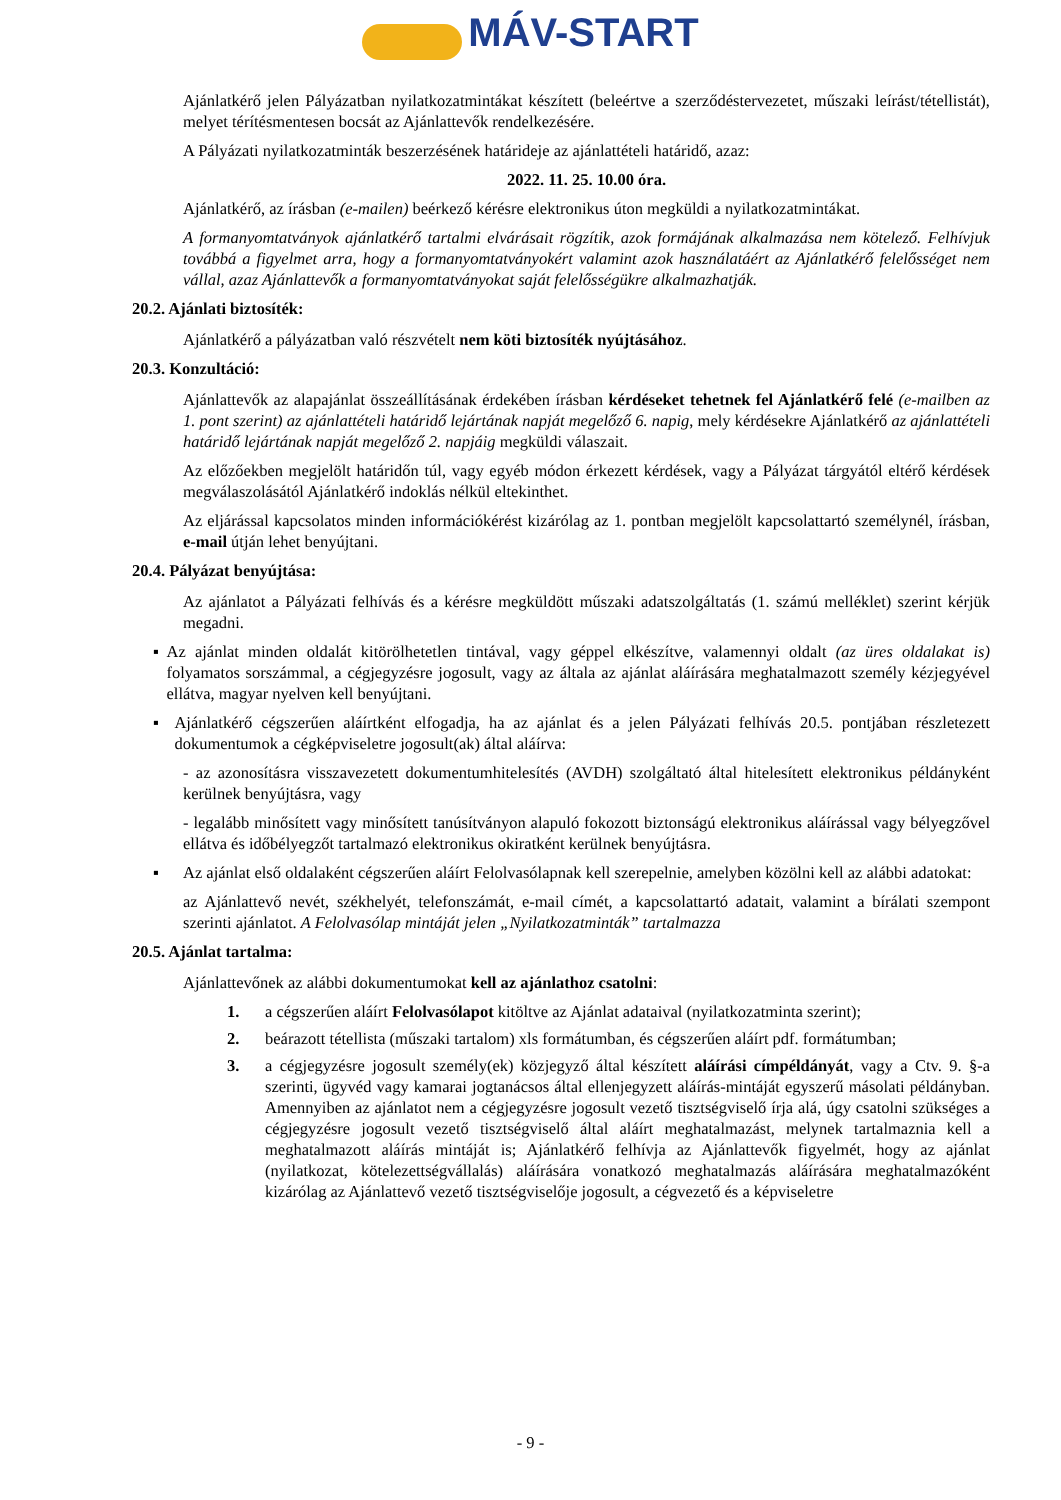MÁV-START
Ajánlatkérő jelen Pályázatban nyilatkozatmintákat készített (beleértve a szerződéstervezetet, műszaki leírást/tétellistát), melyet térítésmentesen bocsát az Ajánlattevők rendelkezésére.
A Pályázati nyilatkozatminták beszerzésének határideje az ajánlattételi határidő, azaz:
2022. 11. 25. 10.00 óra.
Ajánlatkérő, az írásban (e-mailen) beérkező kérésre elektronikus úton megküldi a nyilatkozatmintákat.
A formanyomtatványok ajánlatkérő tartalmi elvárásait rögzítik, azok formájának alkalmazása nem kötelező. Felhívjuk továbbá a figyelmet arra, hogy a formanyomtatványokért valamint azok használatáért az Ajánlatkérő felelősséget nem vállal, azaz Ajánlattevők a formanyomtatványokat saját felelősségükre alkalmazhatják.
20.2. Ajánlati biztosíték:
Ajánlatkérő a pályázatban való részvételt nem köti biztosíték nyújtásához.
20.3. Konzultáció:
Ajánlattevők az alapajánlat összeállításának érdekében írásban kérdéseket tehetnek fel Ajánlatkérő felé (e-mailben az 1. pont szerint) az ajánlattételi határidő lejártának napját megelőző 6. napig, mely kérdésekre Ajánlatkérő az ajánlattételi határidő lejártának napját megelőző 2. napjáig megküldi válaszait.
Az előzőekben megjelölt határidőn túl, vagy egyéb módon érkezett kérdések, vagy a Pályázat tárgyától eltérő kérdések megválaszolásától Ajánlatkérő indoklás nélkül eltekinthet.
Az eljárással kapcsolatos minden információkérést kizárólag az 1. pontban megjelölt kapcsolattartó személynél, írásban, e-mail útján lehet benyújtani.
20.4. Pályázat benyújtása:
Az ajánlatot a Pályázati felhívás és a kérésre megküldött műszaki adatszolgáltatás (1. számú melléklet) szerint kérjük megadni.
▪ Az ajánlat minden oldalát kitörölhetetlen tintával, vagy géppel elkészítve, valamennyi oldalt (az üres oldalakat is) folyamatos sorszámmal, a cégjegyzésre jogosult, vagy az általa az ajánlat aláírására meghatalmazott személy kézjegyével ellátva, magyar nyelven kell benyújtani.
▪ Ajánlatkérő cégszerűen aláírtként elfogadja, ha az ajánlat és a jelen Pályázati felhívás 20.5. pontjában részletezett dokumentumok a cégképviseletre jogosult(ak) által aláírva:
- az azonosításra visszavezetett dokumentumhitelesítés (AVDH) szolgáltató által hitelesített elektronikus példányként kerülnek benyújtásra, vagy
- legalább minősített vagy minősített tanúsítványon alapuló fokozott biztonságú elektronikus aláírással vagy bélyegzővel ellátva és időbélyegzőt tartalmazó elektronikus okiratként kerülnek benyújtásra.
▪ Az ajánlat első oldalaként cégszerűen aláírt Felolvasólapnak kell szerepelnie, amelyben közölni kell az alábbi adatokat:
az Ajánlattevő nevét, székhelyét, telefonszámát, e-mail címét, a kapcsolattartó adatait, valamint a bírálati szempont szerinti ajánlatot. A Felolvasólap mintáját jelen „Nyilatkozatminták” tartalmazza
20.5. Ajánlat tartalma:
Ajánlattevőnek az alábbi dokumentumokat kell az ajánlathoz csatolni:
1. a cégszerűen aláírt Felolvasólapot kitöltve az Ajánlat adataival (nyilatkozatminta szerint);
2. beárazott tétellista (műszaki tartalom) xls formátumban, és cégszerűen aláírt pdf. formátumban;
3. a cégjegyzésre jogosult személy(ek) közjegyző által készített aláírási címpéldányát, vagy a Ctv. 9. §-a szerinti, ügyvéd vagy kamarai jogtanácsos által ellenjegyzett aláírás-mintáját egyszerű másolati példányban. Amennyiben az ajánlatot nem a cégjegyzésre jogosult vezető tisztségviselő írja alá, úgy csatolni szükséges a cégjegyzésre jogosult vezető tisztségviselő által aláírt meghatalmazást, melynek tartalmaznia kell a meghatalmazott aláírás mintáját is; Ajánlatkérő felhívja az Ajánlattevők figyelmét, hogy az ajánlat (nyilatkozat, kötelezettségvállalás) aláírására vonatkozó meghatalmazás aláírására meghatalmazóként kizárólag az Ajánlattevő vezető tisztségviselője jogosult, a cégvezető és a képviseletre
- 9 -